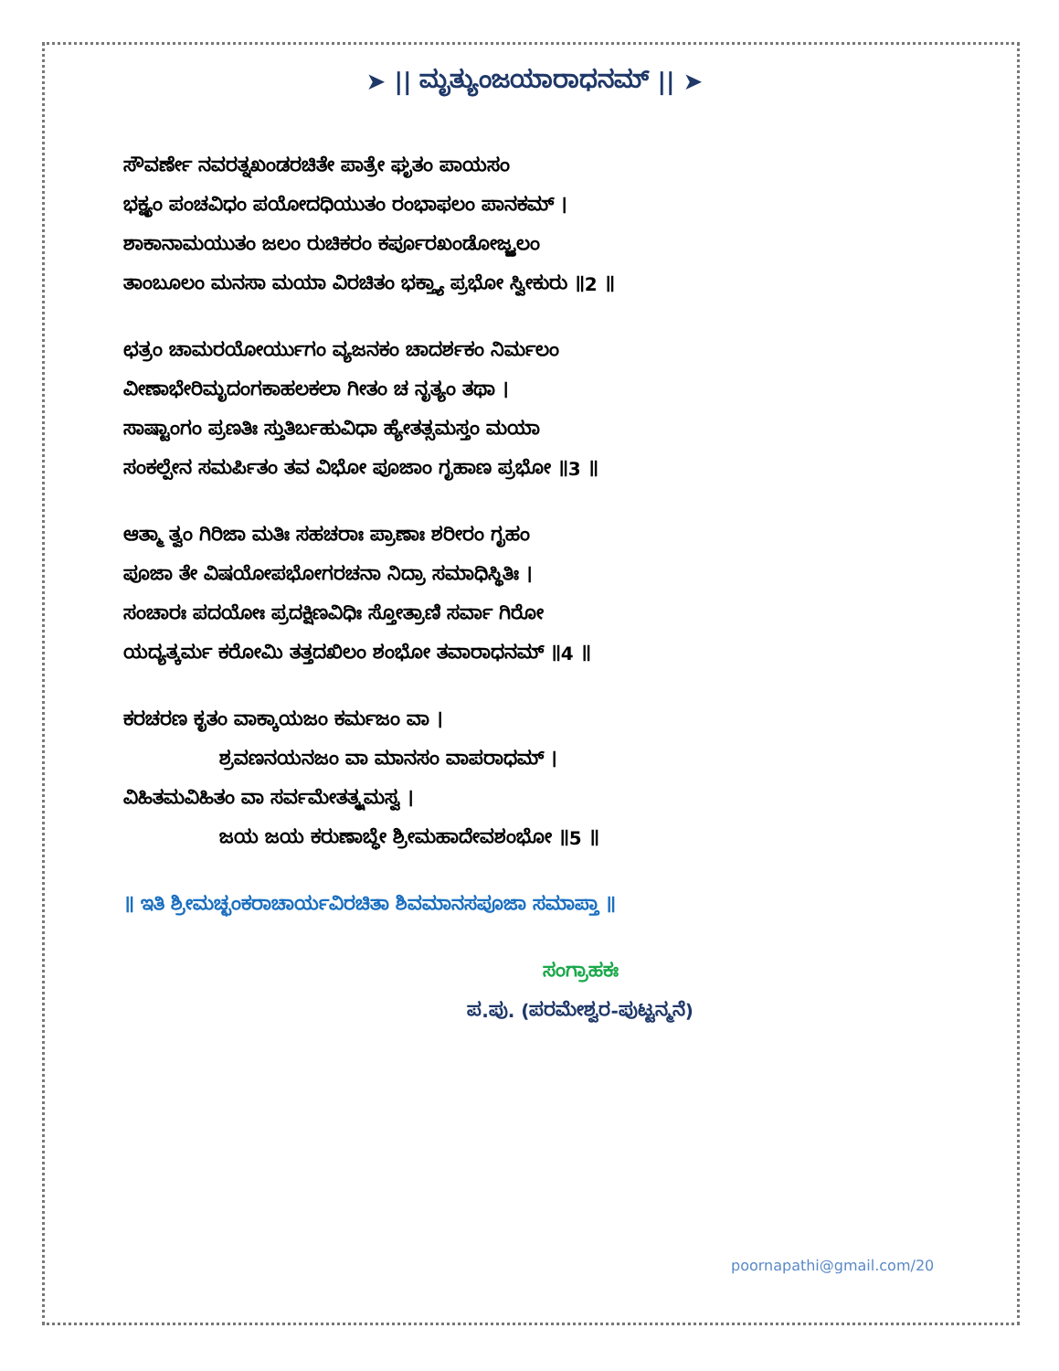➤ || ಮೃತ್ಯುಂಜಯಾರಾಧನಮ್ || ➤
ಸೌವರ್ಣೇ ನವರತ್ನಖಂಡರಚಿತೇ ಪಾತ್ರೇ ಘೃತಂ ಪಾಯಸಂ
ಭಕ್ಷ್ಯಂ ಪಂಚವಿಧಂ ಪಯೋದಧಿಯುತಂ ರಂಭಾಫಲಂ ಪಾನಕಮ್ ।
ಶಾಕಾನಾಮಯುತಂ ಜಲಂ ರುಚಿಕರಂ ಕರ್ಪೂರಖಂಡೋಜ್ಜ್ವಲಂ
ತಾಂಬೂಲಂ ಮನಸಾ ಮಯಾ ವಿರಚಿತಂ ಭಕ್ತ್ಯಾ ಪ್ರಭೋ ಸ್ವೀಕುರು ॥2 ॥
ಛತ್ರಂ ಚಾಮರಯೋರ್ಯುಗಂ ವ್ಯಜನಕಂ ಚಾದರ್ಶಕಂ ನಿರ್ಮಲಂ
ವೀಣಾಭೇರಿಮೃದಂಗಕಾಹಲಕಲಾ ಗೀತಂ ಚ ನೃತ್ಯಂ ತಥಾ ।
ಸಾಷ್ಟಾಂಗಂ ಪ್ರಣತಿಃ ಸ್ತುತಿರ್ಬಹುವಿಧಾ ಹ್ಯೇತತ್ಸಮಸ್ತಂ ಮಯಾ
ಸಂಕಲ್ಪೇನ ಸಮರ್ಪಿತಂ ತವ ವಿಭೋ ಪೂಜಾಂ ಗೃಹಾಣ ಪ್ರಭೋ ॥3 ॥
ಆತ್ಮಾ ತ್ವಂ ಗಿರಿಜಾ ಮತಿಃ ಸಹಚರಾಃ ಪ್ರಾಣಾಃ ಶರೀರಂ ಗೃಹಂ
ಪೂಜಾ ತೇ ವಿಷಯೋಪಭೋಗರಚನಾ ನಿದ್ರಾ ಸಮಾಧಿಸ್ಥಿತಿಃ ।
ಸಂಚಾರಃ ಪದಯೋಃ ಪ್ರದಕ್ಷಿಣವಿಧಿಃ ಸ್ತೋತ್ರಾಣಿ ಸರ್ವಾ ಗಿರೋ
ಯದ್ಯತ್ಕರ್ಮ ಕರೋಮಿ ತತ್ತದಖಿಲಂ ಶಂಭೋ ತವಾರಾಧನಮ್ ॥4 ॥
ಕರಚರಣ ಕೃತಂ ವಾಕ್ಕಾಯಜಂ ಕರ್ಮಜಂ ವಾ ।
ಶ್ರವಣನಯನಜಂ ವಾ ಮಾನಸಂ ವಾಪರಾಧಮ್ ।
ವಿಹಿತಮವಿಹಿತಂ ವಾ ಸರ್ವಮೇತತ್ಕ್ಷಮಸ್ವ ।
ಜಯ ಜಯ ಕರುಣಾಬ್ಧೇ ಶ್ರೀಮಹಾದೇವಶಂಭೋ ॥5 ॥
॥ ಇತಿ ಶ್ರೀಮಚ್ಛಂಕರಾಚಾರ್ಯವಿರಚಿತಾ ಶಿವಮಾನಸಪೂಜಾ ಸಮಾಪ್ತಾ ॥
ಸಂಗ್ರಾಹಕಃ
ಪ.ಪು. (ಪರಮೇಶ್ವರ-ಪುಟ್ಟನ್ಮನೆ)
poornapathi@gmail.com/20